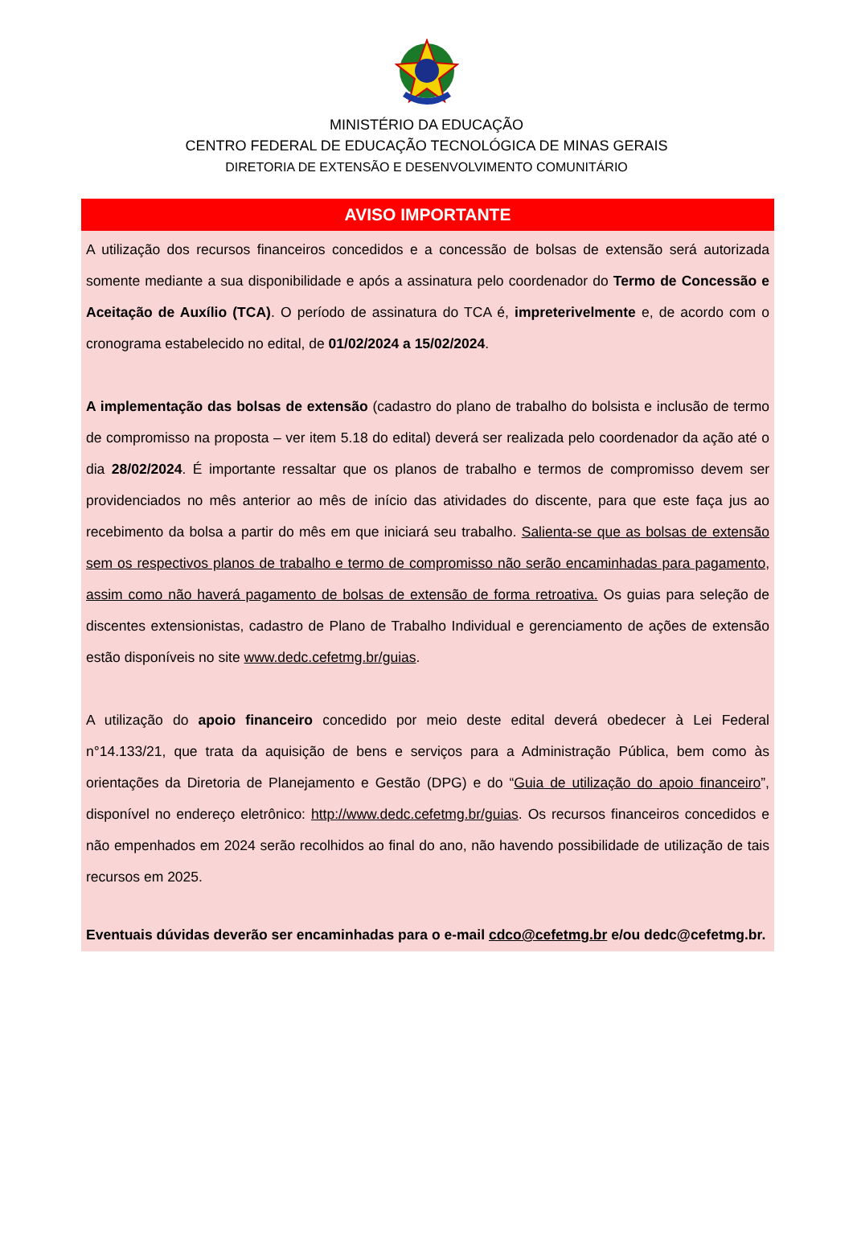MINISTÉRIO DA EDUCAÇÃO
CENTRO FEDERAL DE EDUCAÇÃO TECNOLÓGICA DE MINAS GERAIS
DIRETORIA DE EXTENSÃO E DESENVOLVIMENTO COMUNITÁRIO
AVISO IMPORTANTE
A utilização dos recursos financeiros concedidos e a concessão de bolsas de extensão será autorizada somente mediante a sua disponibilidade e após a assinatura pelo coordenador do Termo de Concessão e Aceitação de Auxílio (TCA). O período de assinatura do TCA é, impreterivelmente e, de acordo com o cronograma estabelecido no edital, de 01/02/2024 a 15/02/2024.
A implementação das bolsas de extensão (cadastro do plano de trabalho do bolsista e inclusão de termo de compromisso na proposta – ver item 5.18 do edital) deverá ser realizada pelo coordenador da ação até o dia 28/02/2024. É importante ressaltar que os planos de trabalho e termos de compromisso devem ser providenciados no mês anterior ao mês de início das atividades do discente, para que este faça jus ao recebimento da bolsa a partir do mês em que iniciará seu trabalho. Salienta-se que as bolsas de extensão sem os respectivos planos de trabalho e termo de compromisso não serão encaminhadas para pagamento, assim como não haverá pagamento de bolsas de extensão de forma retroativa. Os guias para seleção de discentes extensionistas, cadastro de Plano de Trabalho Individual e gerenciamento de ações de extensão estão disponíveis no site www.dedc.cefetmg.br/guias.
A utilização do apoio financeiro concedido por meio deste edital deverá obedecer à Lei Federal n°14.133/21, que trata da aquisição de bens e serviços para a Administração Pública, bem como às orientações da Diretoria de Planejamento e Gestão (DPG) e do “Guia de utilização do apoio financeiro”, disponível no endereço eletrônico: http://www.dedc.cefetmg.br/guias. Os recursos financeiros concedidos e não empenhados em 2024 serão recolhidos ao final do ano, não havendo possibilidade de utilização de tais recursos em 2025.
Eventuais dúvidas deverão ser encaminhadas para o e-mail cdco@cefetmg.br e/ou dedc@cefetmg.br.